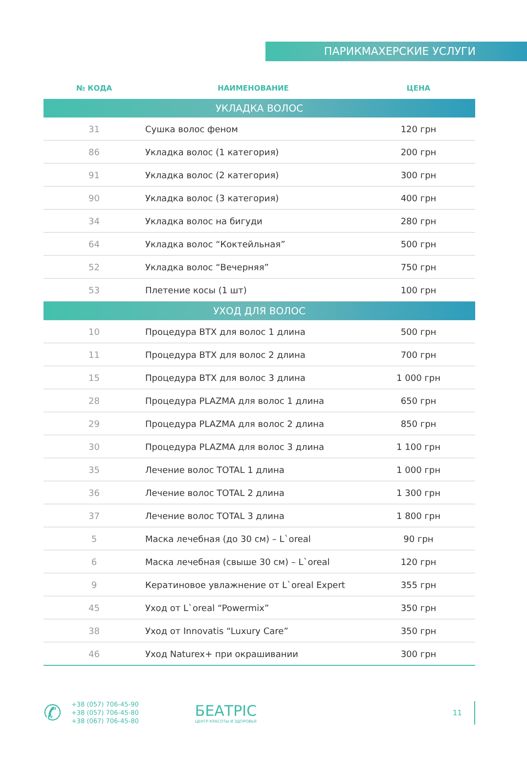ПАРИКМАХЕРСКИЕ УСЛУГИ
| № КОДА | НАИМЕНОВАНИЕ | ЦЕНА |
| --- | --- | --- |
| УКЛАДКА ВОЛОС | | |
| 31 | Сушка волос феном | 120 грн |
| 86 | Укладка волос (1 категория) | 200 грн |
| 91 | Укладка волос (2 категория) | 300 грн |
| 90 | Укладка волос (3 категория) | 400 грн |
| 34 | Укладка волос на бигуди | 280 грн |
| 64 | Укладка волос “Коктейльная” | 500 грн |
| 52 | Укладка волос “Вечерняя” | 750 грн |
| 53 | Плетение косы (1 шт) | 100 грн |
| УХОД ДЛЯ ВОЛОС | | |
| 10 | Процедура BTX для волос 1 длина | 500 грн |
| 11 | Процедура BTX для волос 2 длина | 700 грн |
| 15 | Процедура BTX для волос 3 длина | 1 000 грн |
| 28 | Процедура PLAZMA для волос 1 длина | 650 грн |
| 29 | Процедура PLAZMA для волос 2 длина | 850 грн |
| 30 | Процедура PLAZMA для волос 3 длина | 1 100 грн |
| 35 | Лечение волос TOTAL 1 длина | 1 000 грн |
| 36 | Лечение волос TOTAL 2 длина | 1 300 грн |
| 37 | Лечение волос TOTAL 3 длина | 1 800 грн |
| 5 | Маска лечебная (до 30 см) – L`oreal | 90 грн |
| 6 | Маска лечебная (свыше 30 см) – L`oreal | 120 грн |
| 9 | Кератиновое увлажнение от L`oreal Expert | 355 грн |
| 45 | Уход от L`oreal “Powermix” | 350 грн |
| 38 | Уход от Innovatis “Luxury Care” | 350 грн |
| 46 | Уход Naturex+ при окрашивании | 300 грн |
✆
+38 (057) 706-45-90
+38 (057) 706-45-80
+38 (067) 706-45-80
БЕАТРІС
ЦЕНТР КРАСОТЫ И ЗДОРОВЬЯ
11